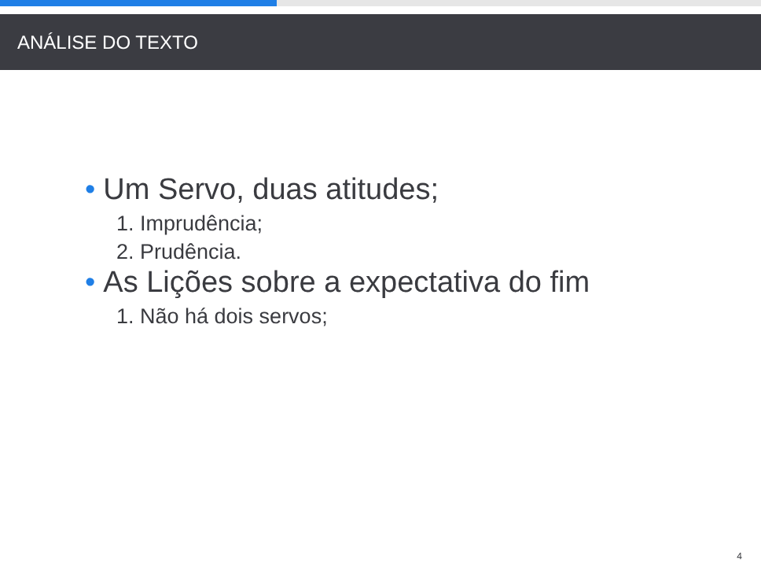ANÁLISE DO TEXTO
• Um Servo, duas atitudes;
1. Imprudência;
2. Prudência.
• As Lições sobre a expectativa do fim
1. Não há dois servos;
4